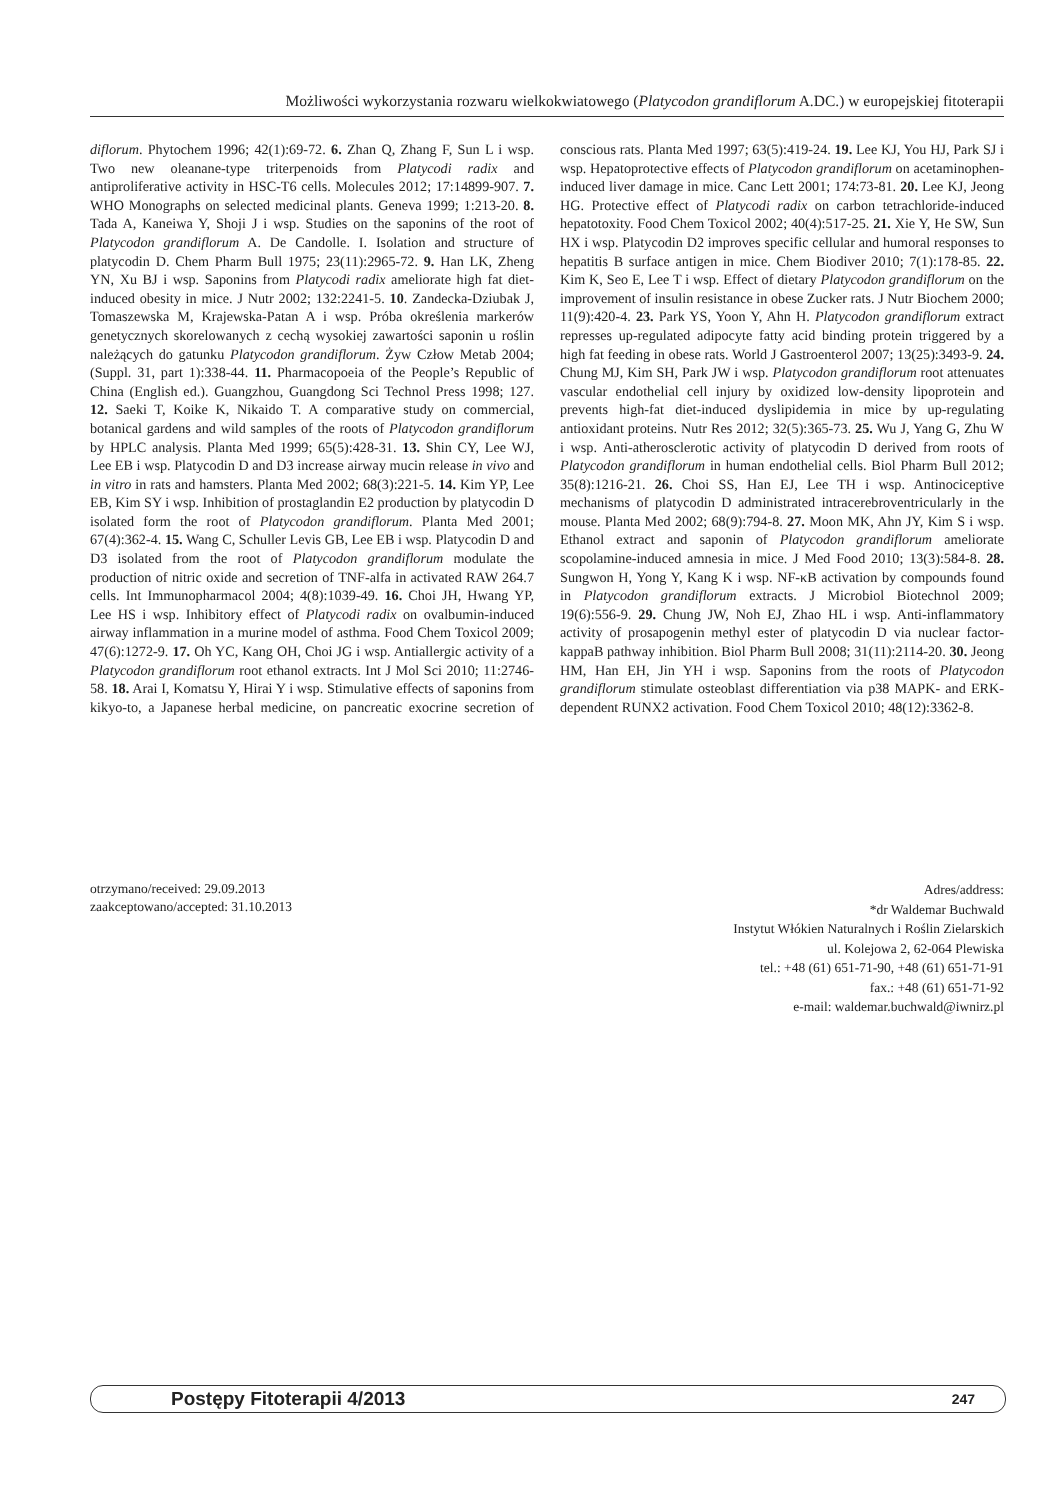Możliwości wykorzystania rozwaru wielkokwiatowego (Platycodon grandiflorum A.DC.) w europejskiej fitoterapii
diflorum. Phytochem 1996; 42(1):69-72. 6. Zhan Q, Zhang F, Sun L i wsp. Two new oleanane-type triterpenoids from Platycodi radix and antiproliferative activity in HSC-T6 cells. Molecules 2012; 17:14899-907. 7. WHO Monographs on selected medicinal plants. Geneva 1999; 1:213-20. 8. Tada A, Kaneiwa Y, Shoji J i wsp. Studies on the saponins of the root of Platycodon grandiflorum A. De Candolle. I. Isolation and structure of platycodin D. Chem Pharm Bull 1975; 23(11):2965-72. 9. Han LK, Zheng YN, Xu BJ i wsp. Saponins from Platycodi radix ameliorate high fat diet-induced obesity in mice. J Nutr 2002; 132:2241-5. 10. Zandecka-Dziubak J, Tomaszewska M, Krajewska-Patan A i wsp. Próba określenia markerów genetycznych skorelowanych z cechą wysokiej zawartości saponin u roślin należących do gatunku Platycodon grandiflorum. Żyw Człow Metab 2004; (Suppl. 31, part 1):338-44. 11. Pharmacopoeia of the People’s Republic of China (English ed.). Guangzhou, Guangdong Sci Technol Press 1998; 127. 12. Saeki T, Koike K, Nikaido T. A comparative study on commercial, botanical gardens and wild samples of the roots of Platycodon grandiflorum by HPLC analysis. Planta Med 1999; 65(5):428-31. 13. Shin CY, Lee WJ, Lee EB i wsp. Platycodin D and D3 increase airway mucin release in vivo and in vitro in rats and hamsters. Planta Med 2002; 68(3):221-5. 14. Kim YP, Lee EB, Kim SY i wsp. Inhibition of prostaglandin E2 production by platycodin D isolated form the root of Platycodon grandiflorum. Planta Med 2001; 67(4):362-4. 15. Wang C, Schuller Levis GB, Lee EB i wsp. Platycodin D and D3 isolated from the root of Platycodon grandiflorum modulate the production of nitric oxide and secretion of TNF-alfa in activated RAW 264.7 cells. Int Immunopharmacol 2004; 4(8):1039-49. 16. Choi JH, Hwang YP, Lee HS i wsp. Inhibitory effect of Platycodi radix on ovalbumin-induced airway inflammation in a murine model of asthma. Food Chem Toxicol 2009; 47(6):1272-9. 17. Oh YC, Kang OH, Choi JG i wsp. Antiallergic activity of a Platycodon grandiflorum root ethanol extracts. Int J Mol Sci 2010; 11:2746-58. 18. Arai I, Komatsu Y, Hirai Y i wsp. Stimulative effects of saponins from kikyo-to, a Japanese herbal medicine, on pancreatic exocrine secretion of conscious rats. Planta Med 1997; 63(5):419-24. 19. Lee KJ, You HJ, Park SJ i wsp. Hepatoprotective effects of Platycodon grandiflorum on acetaminophen-induced liver damage in mice. Canc Lett 2001; 174:73-81. 20. Lee KJ, Jeong HG. Protective effect of Platycodi radix on carbon tetrachloride-induced hepatotoxity. Food Chem Toxicol 2002; 40(4):517-25. 21. Xie Y, He SW, Sun HX i wsp. Platycodin D2 improves specific cellular and humoral responses to hepatitis B surface antigen in mice. Chem Biodiver 2010; 7(1):178-85. 22. Kim K, Seo E, Lee T i wsp. Effect of dietary Platycodon grandiflorum on the improvement of insulin resistance in obese Zucker rats. J Nutr Biochem 2000; 11(9):420-4. 23. Park YS, Yoon Y, Ahn H. Platycodon grandiflorum extract represses up-regulated adipocyte fatty acid binding protein triggered by a high fat feeding in obese rats. World J Gastroenterol 2007; 13(25):3493-9. 24. Chung MJ, Kim SH, Park JW i wsp. Platycodon grandiflorum root attenuates vascular endothelial cell injury by oxidized low-density lipoprotein and prevents high-fat diet-induced dyslipidemia in mice by up-regulating antioxidant proteins. Nutr Res 2012; 32(5):365-73. 25. Wu J, Yang G, Zhu W i wsp. Anti-atherosclerotic activity of platycodin D derived from roots of Platycodon grandiflorum in human endothelial cells. Biol Pharm Bull 2012; 35(8):1216-21. 26. Choi SS, Han EJ, Lee TH i wsp. Antinociceptive mechanisms of platycodin D administrated intracerebroventricularly in the mouse. Planta Med 2002; 68(9):794-8. 27. Moon MK, Ahn JY, Kim S i wsp. Ethanol extract and saponin of Platycodon grandiflorum ameliorate scopolamine-induced amnesia in mice. J Med Food 2010; 13(3):584-8. 28. Sungwon H, Yong Y, Kang K i wsp. NF-κB activation by compounds found in Platycodon grandiflorum extracts. J Microbiol Biotechnol 2009; 19(6):556-9. 29. Chung JW, Noh EJ, Zhao HL i wsp. Anti-inflammatory activity of prosapogenin methyl ester of platycodin D via nuclear factor-kappaB pathway inhibition. Biol Pharm Bull 2008; 31(11):2114-20. 30. Jeong HM, Han EH, Jin YH i wsp. Saponins from the roots of Platycodon grandiflorum stimulate osteoblast differentiation via p38 MAPK- and ERK-dependent RUNX2 activation. Food Chem Toxicol 2010; 48(12):3362-8.
otrzymano/received: 29.09.2013
zaakceptowano/accepted: 31.10.2013
Adres/address:
*dr Waldemar Buchwald
Instytut Włókien Naturalnych i Roślin Zielarskich
ul. Kolejowa 2, 62-064 Plewiska
tel.: +48 (61) 651-71-90, +48 (61) 651-71-91
fax.: +48 (61) 651-71-92
e-mail: waldemar.buchwald@iwnirz.pl
Postępy Fitoterapii 4/2013 247